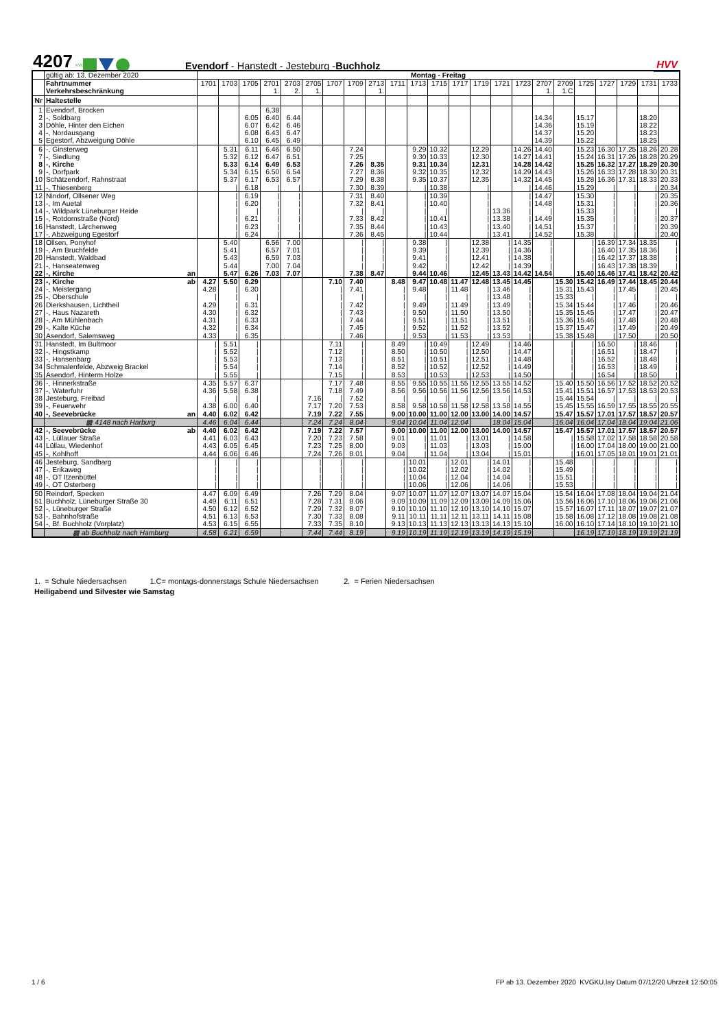4207
KVG
Evendorf - Hanstedt - Jesteburg -Buchholz
HVV
| | gültig ab: 13. Dezember 2020 | Montag - Freitag | | | | | | | | | | | | | | | | | | | | | | |
| | Fahrtnummer | 1701 | 1703 | 1705 | 2701 | 2703 | 2705 | 1707 | 1709 | 2713 | 1711 | 1713 | 1715 | 1717 | 1719 | 1721 | 1723 | 2707 | 2709 | 1725 | 1727 | 1729 | 1731 | 1733 |
| | Verkehrsbeschränkung | | | | 1. | 2. | 1. | | | 1. | | | | | | | | 1. | 1.C | | | | | |
| Nr | Haltestelle | | | | | | | | | | | | | | | | | | | | | | | |
| 1 | Evendorf, Brocken | | | | 6.38 | | | | | | | | | | | | | | | | | | | |
| 2 | -, Soldbarg | | | 6.05 | 6.40 | 6.44 | | | | | | | | | | | | 14.34 | | 15.17 | | | 18.20 | |
| 3 | Döhle, Hinter den Eichen | | | 6.07 | 6.42 | 6.46 | | | | | | | | | | | | 14.36 | | 15.19 | | | 18.22 | |
| 4 | -, Nordausgang | | | 6.08 | 6.43 | 6.47 | | | | | | | | | | | | 14.37 | | 15.20 | | | 18.23 | |
| 5 | Egestorf, Abzweigung Döhle | | | 6.10 | 6.45 | 6.49 | | | | | | | | | | | | 14.39 | | 15.22 | | | 18.25 | |
| 6 | -, Ginsterweg | | 5.31 | 6.11 | 6.46 | 6.50 | | | 7.24 | | | 9.29 | 10.32 | | 12.29 | | 14.26 | 14.40 | | 15.23 | 16.30 | 17.25 | 18.26 | 20.28 |
| 7 | -, Siedlung | | 5.32 | 6.12 | 6.47 | 6.51 | | | 7.25 | | | 9.30 | 10.33 | | 12.30 | | 14.27 | 14.41 | | 15.24 | 16.31 | 17.26 | 18.28 | 20.29 |
| 8 | -, Kirche | | 5.33 | 6.14 | 6.49 | 6.53 | | | 7.26 | 8.35 | | 9.31 | 10.34 | | 12.31 | | 14.28 | 14.42 | | 15.25 | 16.32 | 17.27 | 18.29 | 20.30 |
| 9 | -, Dorfpark | | 5.34 | 6.15 | 6.50 | 6.54 | | | 7.27 | 8.36 | | 9.32 | 10.35 | | 12.32 | | 14.29 | 14.43 | | 15.26 | 16.33 | 17.28 | 18.30 | 20.31 |
| 10 | Schätzendorf, Rahnstraat | | 5.37 | 6.17 | 6.53 | 6.57 | | | 7.29 | 8.38 | | 9.35 | 10.37 | | 12.35 | | 14.32 | 14.45 | | 15.28 | 16.36 | 17.31 | 18.33 | 20.33 |
| 11 | -, Thiesenberg | | / | 6.18 | / | / | | | 7.30 | 8.39 | | / | 10.38 | | / | | / | 14.46 | | 15.29 | / | / | / | 20.34 |
| 12 | Nindorf, Ollsener Weg | | / | 6.19 | / | / | | | 7.31 | 8.40 | | / | 10.39 | | / | | / | 14.47 | | 15.30 | / | / | / | 20.35 |
| 13 | -, Im Auetal | | / | 6.20 | / | / | | | 7.32 | 8.41 | | / | 10.40 | | / | | / | 14.48 | | 15.31 | / | / | / | 20.36 |
| 14 | -, Wildpark Lüneburger Heide | | / | / | / | / | | | / | / | | / | / | | / | 13.36 | / | / | | 15.33 | / | / | / | / |
| 15 | -, Rotdornstraße (Nord) | | / | 6.21 | / | / | | | 7.33 | 8.42 | | / | 10.41 | | / | 13.38 | / | 14.49 | | 15.35 | / | / | / | 20.37 |
| 16 | Hanstedt, Lärchenweg | | / | 6.23 | / | / | | | 7.35 | 8.44 | | / | 10.43 | | / | 13.40 | / | 14.51 | | 15.37 | / | / | / | 20.39 |
| 17 | -, Abzweigung Egestorf | | / | 6.24 | / | / | | | 7.36 | 8.45 | | / | 10.44 | | / | 13.41 | / | 14.52 | | 15.38 | / | / | / | 20.40 |
| 18 | Ollsen, Ponyhof | | 5.40 | | 6.56 | 7.00 | | | / | / | | 9.38 | / | | 12.38 | / | 14.35 | / | | / | 16.39 | 17.34 | 18.35 | / |
| 19 | -, Am Bruchfelde | | 5.41 | | 6.57 | 7.01 | | | / | / | | 9.39 | / | | 12.39 | / | 14.36 | / | | / | 16.40 | 17.35 | 18.36 | / |
| 20 | Hanstedt, Waldbad | | 5.43 | | 6.59 | 7.03 | | | / | / | | 9.41 | / | | 12.41 | / | 14.38 | / | | / | 16.42 | 17.37 | 18.38 | / |
| 21 | -, Hanseatenweg | | 5.44 | | 7.00 | 7.04 | | | / | / | | 9.42 | / | | 12.42 | / | 14.39 | / | | / | 16.43 | 17.38 | 18.39 | / |
| 22 | -, Kirche an | | 5.47 | 6.26 | 7.03 | 7.07 | | | 7.38 | 8.47 | | 9.44 | 10.46 | | 12.45 | 13.43 | 14.42 | 14.54 | | 15.40 | 16.46 | 17.41 | 18.42 | 20.42 |
| 23 | -, Kirche ab | 4.27 | 5.50 | 6.29 | | | | 7.10 | 7.40 | | 8.48 | 9.47 | 10.48 | 11.47 | 12.48 | 13.45 | 14.45 | | 15.30 | 15.42 | 16.49 | 17.44 | 18.45 | 20.44 |
| 24 | -, Meistergang | 4.28 | / | 6.30 | | | | / | 7.41 | | / | 9.48 | / | 11.48 | / | 13.46 | / | | 15.31 | 15.43 | / | 17.45 | / | 20.45 |
| 25 | -, Oberschule | / | / | / | | | | / | / | | / | / | / | / | / | 13.48 | / | | 15.33 | / | / | / | / | / |
| 26 | Dierkshausen, Lichtheil | 4.29 | / | 6.31 | | | | / | 7.42 | | / | 9.49 | / | 11.49 | / | 13.49 | / | | 15.34 | 15.44 | / | 17.46 | / | 20.46 |
| 27 | -, Haus Nazareth | 4.30 | / | 6.32 | | | | / | 7.43 | | / | 9.50 | / | 11.50 | / | 13.50 | / | | 15.35 | 15.45 | / | 17.47 | / | 20.47 |
| 28 | -, Am Mühlenbach | 4.31 | / | 6.33 | | | | / | 7.44 | | / | 9.51 | / | 11.51 | / | 13.51 | / | | 15.36 | 15.46 | / | 17.48 | / | 20.48 |
| 29 | -, Kalte Küche | 4.32 | / | 6.34 | | | | / | 7.45 | | / | 9.52 | / | 11.52 | / | 13.52 | / | | 15.37 | 15.47 | / | 17.49 | / | 20.49 |
| 30 | Asendorf, Salemsweg | 4.33 | / | 6.35 | | | | / | 7.46 | | / | 9.53 | / | 11.53 | / | 13.53 | / | | 15.38 | 15.48 | / | 17.50 | / | 20.50 |
| 31 | Hanstedt, Im Bultmoor | / | 5.51 | / | | | | 7.11 | / | | 8.49 | / | 10.49 | / | 12.49 | / | 14.46 | | / | / | 16.50 | / | 18.46 | / |
| 32 | -, Hingstkamp | / | 5.52 | / | | | | 7.12 | / | | 8.50 | / | 10.50 | / | 12.50 | / | 14.47 | | / | / | 16.51 | / | 18.47 | / |
| 33 | -, Hansenbarg | / | 5.53 | / | | | | 7.13 | / | | 8.51 | / | 10.51 | / | 12.51 | / | 14.48 | | / | / | 16.52 | / | 18.48 | / |
| 34 | Schmalenfelde, Abzweig Brackel | / | 5.54 | / | | | | 7.14 | / | | 8.52 | / | 10.52 | / | 12.52 | / | 14.49 | | / | / | 16.53 | / | 18.49 | / |
| 35 | Asendorf, Hinterm Holze | / | 5.55 | / | | | | 7.15 | / | | 8.53 | / | 10.53 | / | 12.53 | / | 14.50 | | / | / | 16.54 | / | 18.50 | / |
| 36 | -, Hinnerkstraße | 4.35 | 5.57 | 6.37 | | | | 7.17 | 7.48 | | 8.55 | 9.55 | 10.55 | 11.55 | 12.55 | 13.55 | 14.52 | | 15.40 | 15.50 | 16.56 | 17.52 | 18.52 | 20.52 |
| 37 | -, Waterfuhr | 4.36 | 5.58 | 6.38 | | | | 7.18 | 7.49 | | 8.56 | 9.56 | 10.56 | 11.56 | 12.56 | 13.56 | 14.53 | | 15.41 | 15.51 | 16.57 | 17.53 | 18.53 | 20.53 |
| 38 | Jesteburg, Freibad | / | / | / | | | 7.16 | / | 7.52 | | / | / | / | / | / | / | / | | 15.44 | 15.54 | / | / | / | / |
| 39 | -, Feuerwehr | 4.38 | 6.00 | 6.40 | | | 7.17 | 7.20 | 7.53 | | 8.58 | 9.58 | 10.58 | 11.58 | 12.58 | 13.58 | 14.55 | | 15.45 | 15.55 | 16.59 | 17.55 | 18.55 | 20.55 |
| 40 | -, Seevebrücke an | 4.40 | 6.02 | 6.42 | | | 7.19 | 7.22 | 7.55 | | 9.00 | 10.00 | 11.00 | 12.00 | 13.00 | 14.00 | 14.57 | | 15.47 | 15.57 | 17.01 | 17.57 | 18.57 | 20.57 |
| | ▩ 4148 nach Harburg | 4.46 | 6.04 | 6.44 | | | 7.24 | 7.24 | 8.04 | | 9.04 | 10.04 | 11.04 | 12.04 | | 18.04 | 15.04 | | 16.04 | 16.04 | 17.04 | 18.04 | 19.04 | 21.06 |
| 42 | -, Seevebrücke ab | 4.40 | 6.02 | 6.42 | | | 7.19 | 7.22 | 7.57 | | 9.00 | 10.00 | 11.00 | 12.00 | 13.00 | 14.00 | 14.57 | | 15.47 | 15.57 | 17.01 | 17.57 | 18.57 | 20.57 |
| 43 | -, Lüllauer Straße | 4.41 | 6.03 | 6.43 | | | 7.20 | 7.23 | 7.58 | | 9.01 | / | 11.01 | / | 13.01 | / | 14.58 | | / | 15.58 | 17.02 | 17.58 | 18.58 | 20.58 |
| 44 | Lüllau, Wiedenhof | 4.43 | 6.05 | 6.45 | | | 7.23 | 7.25 | 8.00 | | 9.03 | / | 11.03 | / | 13.03 | / | 15.00 | | / | 16.00 | 17.04 | 18.00 | 19.00 | 21.00 |
| 45 | -, Kohlhoff | 4.44 | 6.06 | 6.46 | | | 7.24 | 7.26 | 8.01 | | 9.04 | / | 11.04 | / | 13.04 | / | 15.01 | | / | 16.01 | 17.05 | 18.01 | 19.01 | 21.01 |
| 46 | Jesteburg, Sandbarg | / | / | / | | | / | / | / | | / | 10.01 | / | 12.01 | / | 14.01 | / | | 15.48 | / | / | / | / | / |
| 47 | -, Erikaweg | / | / | / | | | / | / | / | | / | 10.02 | / | 12.02 | / | 14.02 | / | | 15.49 | / | / | / | / | / |
| 48 | -, OT Itzenbüttel | / | / | / | | | / | / | / | | / | 10.04 | / | 12.04 | / | 14.04 | / | | 15.51 | / | / | / | / | / |
| 49 | -, OT Osterberg | / | / | / | | | / | / | / | | / | 10.06 | / | 12.06 | / | 14.06 | / | | 15.53 | / | / | / | / | / |
| 50 | Reindorf, Specken | 4.47 | 6.09 | 6.49 | | | 7.26 | 7.29 | 8.04 | | 9.07 | 10.07 | 11.07 | 12.07 | 13.07 | 14.07 | 15.04 | | 15.54 | 16.04 | 17.08 | 18.04 | 19.04 | 21.04 |
| 51 | Buchholz, Lüneburger Straße 30 | 4.49 | 6.11 | 6.51 | | | 7.28 | 7.31 | 8.06 | | 9.09 | 10.09 | 11.09 | 12.09 | 13.09 | 14.09 | 15.06 | | 15.56 | 16.06 | 17.10 | 18.06 | 19.06 | 21.06 |
| 52 | -, Lüneburger Straße | 4.50 | 6.12 | 6.52 | | | 7.29 | 7.32 | 8.07 | | 9.10 | 10.10 | 11.10 | 12.10 | 13.10 | 14.10 | 15.07 | | 15.57 | 16.07 | 17.11 | 18.07 | 19.07 | 21.07 |
| 53 | -, Bahnhofstraße | 4.51 | 6.13 | 6.53 | | | 7.30 | 7.33 | 8.08 | | 9.11 | 10.11 | 11.11 | 12.11 | 13.11 | 14.11 | 15.08 | | 15.58 | 16.08 | 17.12 | 18.08 | 19.08 | 21.08 |
| 54 | -, Bf. Buchholz (Vorplatz) | 4.53 | 6.15 | 6.55 | | | 7.33 | 7.35 | 8.10 | | 9.13 | 10.13 | 11.13 | 12.13 | 13.13 | 14.13 | 15.10 | | 16.00 | 16.10 | 17.14 | 18.10 | 19.10 | 21.10 |
| | ▩ ab Buchholz nach Hamburg | 4.58 | 6.21 | 6.59 | | | 7.44 | 7.44 | 8.19 | | 9.19 | 10.19 | 11.19 | 12.19 | 13.19 | 14.19 | 15.19 | | | 16.19 | 17.19 | 18.19 | 19.19 | 21.19 |
1. = Schule Niedersachsen 1.C= montags-donnerstags Schule Niedersachsen 2. = Ferien Niedersachsen
Heiligabend und Silvester wie Samstag
1 / 6
FP ab 13. Dezember 2020 KVGKU.lay Datum 07/12/20 Uhrzeit 12:50:05